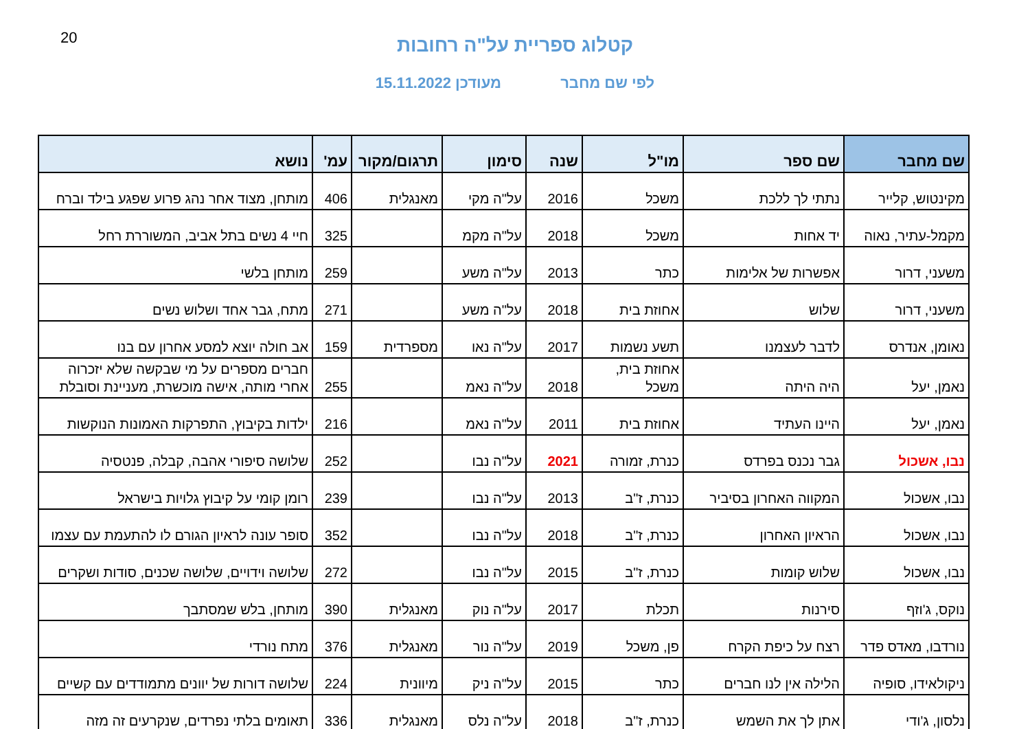20
קטלוג ספריית על"ה רחובות
לפי שם מחבר מעודכן 15.11.2022
| שם מחבר | שם ספר | מו"ל | שנה | סימון | תרגום/מקור | עמ' | נושא |
| --- | --- | --- | --- | --- | --- | --- | --- |
| מקינטוש, קלייר | נתתי לך ללכת | משכל | 2016 | על"ה מקי | מאנגלית | 406 | מותחן, מצוד אחר נהג פרוע שפגע בילד וברח |
| מקמל-עתיר, נאוה | יד אחות | משכל | 2018 | על"ה מקמ | | 325 | חיי 4 נשים בתל אביב, המשוררת רחל |
| משעני, דרור | אפשרות של אלימות | כתר | 2013 | על"ה משע | | 259 | מותחן בלשי |
| משעני, דרור | שלוש | אחוזת בית | 2018 | על"ה משע | | 271 | מתח, גבר אחד ושלוש נשים |
| נאומן, אנדרס | לדבר לעצמנו | תשע נשמות | 2017 | על"ה נאו | מספרדית | 159 | אב חולה יוצא למסע אחרון עם בנו |
| נאמן, יעל | היה היתה | אחוזת בית, משכל | 2018 | על"ה נאמ | | 255 | חברים מספרים על מי שבקשה שלא יזכרוה אחרי מותה, אישה מוכשרת, מעניינת וסובלת |
| נאמן, יעל | היינו העתיד | אחוזת בית | 2011 | על"ה נאמ | | 216 | ילדות בקיבוץ, התפרקות האמונות הנוקשות |
| נבו, אשכול | גבר נכנס בפרדס | כנרת, זמורה | 2021 | על"ה נבו | | 252 | שלושה סיפורי אהבה, קבלה, פנטסיה |
| נבו, אשכול | המקווה האחרון בסיביר | כנרת, ז"ב | 2013 | על"ה נבו | | 239 | רומן קומי על קיבוץ גלויות בישראל |
| נבו, אשכול | הראיון האחרון | כנרת, ז"ב | 2018 | על"ה נבו | | 352 | סופר עונה לראיון הגורם לו להתעמת עם עצמו |
| נבו, אשכול | שלוש קומות | כנרת, ז"ב | 2015 | על"ה נבו | | 272 | שלושה וידויים, שלושה שכנים, סודות ושקרים |
| נוקס, ג'וזף | סירנות | תכלת | 2017 | על"ה נוק | מאנגלית | 390 | מותחן, בלש שמסתבך |
| נורדבו, מאדס פדר | רצח על כיפת הקרח | פן, משכל | 2019 | על"ה נור | מאנגלית | 376 | מתח נורדי |
| ניקולאידו, סופיה | הלילה אין לנו חברים | כתר | 2015 | על"ה ניק | מיוונית | 224 | שלושה דורות של יוונים מתמודדים עם קשיים |
| נלסון, ג'ודי | אתן לך את השמש | כנרת, ז"ב | 2018 | על"ה נלס | מאנגלית | 336 | תאומים בלתי נפרדים, שנקרעים זה מזה |